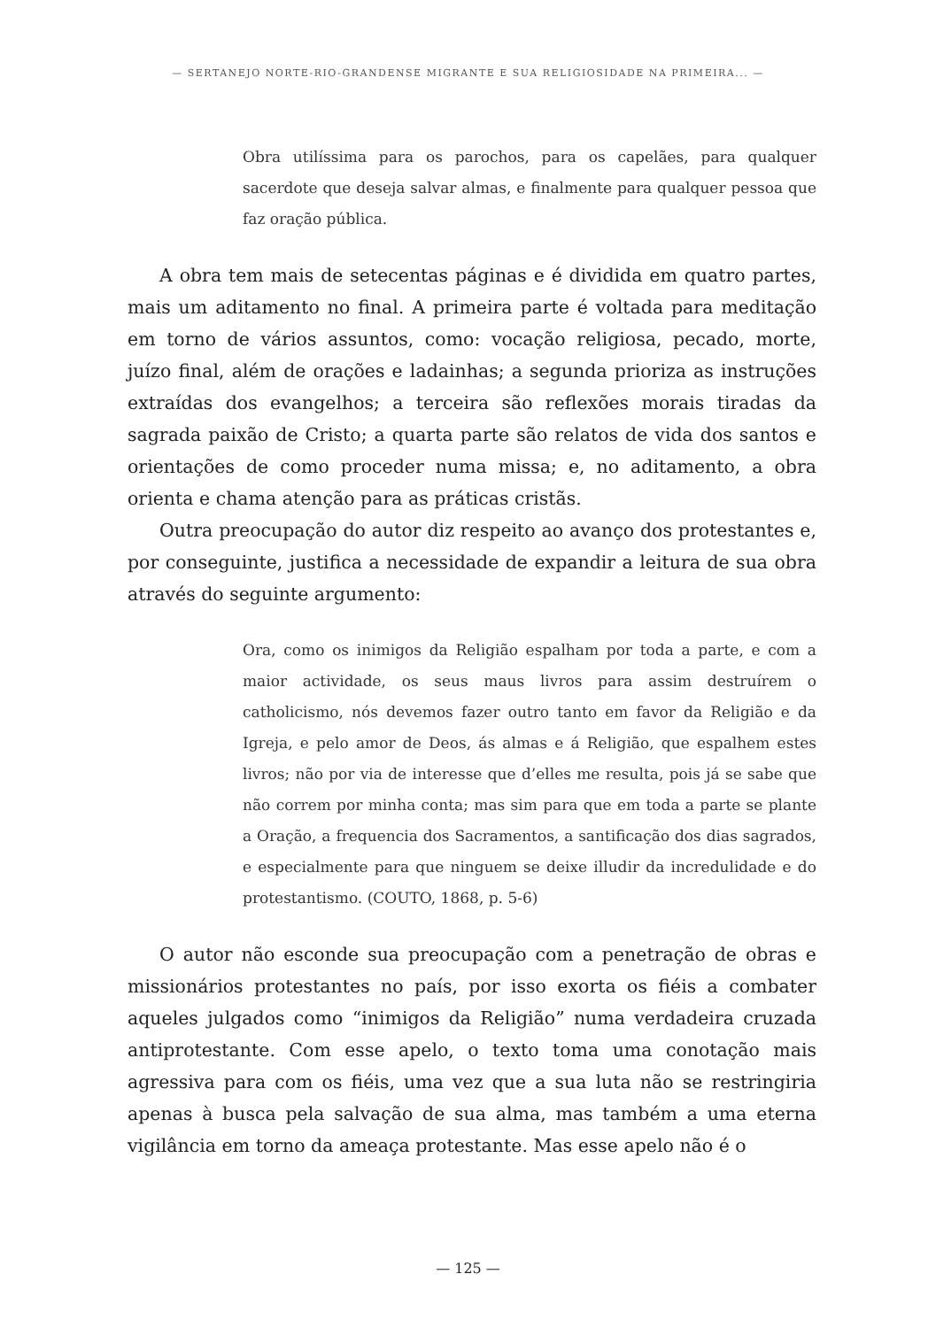— SERTANEJO NORTE-RIO-GRANDENSE MIGRANTE E SUA RELIGIOSIDADE NA PRIMEIRA... —
Obra utilíssima para os parochos, para os capelães, para qualquer sacerdote que deseja salvar almas, e finalmente para qualquer pessoa que faz oração pública.
A obra tem mais de setecentas páginas e é dividida em quatro partes, mais um aditamento no final. A primeira parte é voltada para meditação em torno de vários assuntos, como: vocação religiosa, pecado, morte, juízo final, além de orações e ladainhas; a segunda prioriza as instruções extraídas dos evangelhos; a terceira são reflexões morais tiradas da sagrada paixão de Cristo; a quarta parte são relatos de vida dos santos e orientações de como proceder numa missa; e, no aditamento, a obra orienta e chama atenção para as práticas cristãs.
Outra preocupação do autor diz respeito ao avanço dos protestantes e, por conseguinte, justifica a necessidade de expandir a leitura de sua obra através do seguinte argumento:
Ora, como os inimigos da Religião espalham por toda a parte, e com a maior actividade, os seus maus livros para assim destruírem o catholicismo, nós devemos fazer outro tanto em favor da Religião e da Igreja, e pelo amor de Deos, ás almas e á Religião, que espalhem estes livros; não por via de interesse que d’elles me resulta, pois já se sabe que não correm por minha conta; mas sim para que em toda a parte se plante a Oração, a frequencia dos Sacramentos, a santificação dos dias sagrados, e especialmente para que ninguem se deixe illudir da incredulidade e do protestantismo. (COUTO, 1868, p. 5-6)
O autor não esconde sua preocupação com a penetração de obras e missionários protestantes no país, por isso exorta os fiéis a combater aqueles julgados como “inimigos da Religião” numa verdadeira cruzada antiprotestante. Com esse apelo, o texto toma uma conotação mais agressiva para com os fiéis, uma vez que a sua luta não se restringiria apenas à busca pela salvação de sua alma, mas também a uma eterna vigilância em torno da ameaça protestante. Mas esse apelo não é o
— 125 —